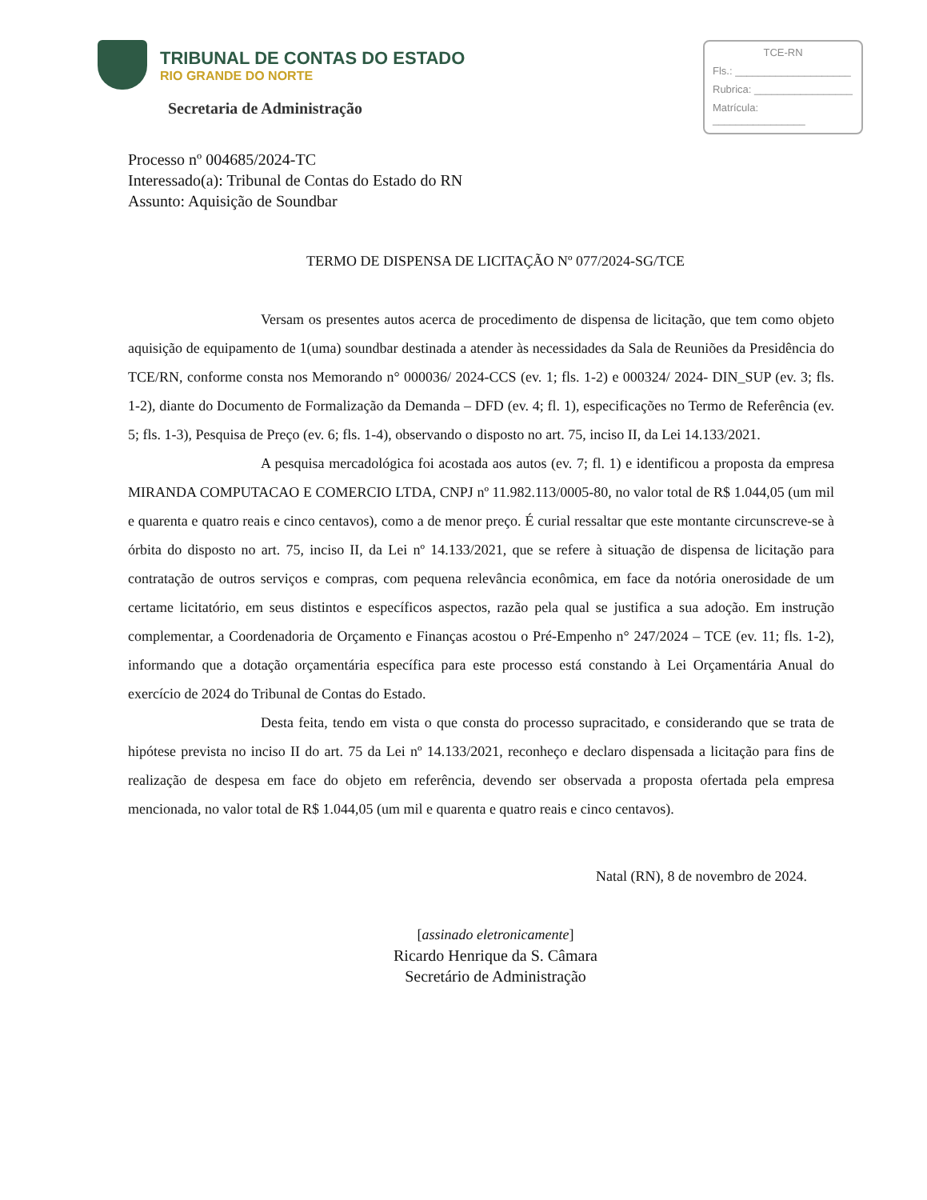TRIBUNAL DE CONTAS DO ESTADO
RIO GRANDE DO NORTE
Secretaria de Administração
TCE-RN
Fls.: ____________________
Rubrica: _________________
Matrícula: ________________
Processo nº 004685/2024-TC
Interessado(a): Tribunal de Contas do Estado do RN
Assunto: Aquisição de Soundbar
TERMO DE DISPENSA DE LICITAÇÃO Nº 077/2024-SG/TCE
Versam os presentes autos acerca de procedimento de dispensa de licitação, que tem como objeto aquisição de equipamento de 1(uma) soundbar destinada a atender às necessidades da Sala de Reuniões da Presidência do TCE/RN, conforme consta nos Memorando n° 000036/ 2024-CCS (ev. 1; fls. 1-2) e 000324/ 2024- DIN_SUP (ev. 3; fls. 1-2), diante do Documento de Formalização da Demanda – DFD (ev. 4; fl. 1), especificações no Termo de Referência (ev. 5; fls. 1-3), Pesquisa de Preço (ev. 6; fls. 1-4), observando o disposto no art. 75, inciso II, da Lei 14.133/2021.
A pesquisa mercadológica foi acostada aos autos (ev. 7; fl. 1) e identificou a proposta da empresa MIRANDA COMPUTACAO E COMERCIO LTDA, CNPJ nº 11.982.113/0005-80, no valor total de R$ 1.044,05 (um mil e quarenta e quatro reais e cinco centavos), como a de menor preço. É curial ressaltar que este montante circunscreve-se à órbita do disposto no art. 75, inciso II, da Lei nº 14.133/2021, que se refere à situação de dispensa de licitação para contratação de outros serviços e compras, com pequena relevância econômica, em face da notória onerosidade de um certame licitatório, em seus distintos e específicos aspectos, razão pela qual se justifica a sua adoção. Em instrução complementar, a Coordenadoria de Orçamento e Finanças acostou o Pré-Empenho n° 247/2024 – TCE (ev. 11; fls. 1-2), informando que a dotação orçamentária específica para este processo está constando à Lei Orçamentária Anual do exercício de 2024 do Tribunal de Contas do Estado.
Desta feita, tendo em vista o que consta do processo supracitado, e considerando que se trata de hipótese prevista no inciso II do art. 75 da Lei nº 14.133/2021, reconheço e declaro dispensada a licitação para fins de realização de despesa em face do objeto em referência, devendo ser observada a proposta ofertada pela empresa mencionada, no valor total de R$ 1.044,05 (um mil e quarenta e quatro reais e cinco centavos).
Natal (RN), 8 de novembro de 2024.
[assinado eletronicamente]
Ricardo Henrique da S. Câmara
Secretário de Administração